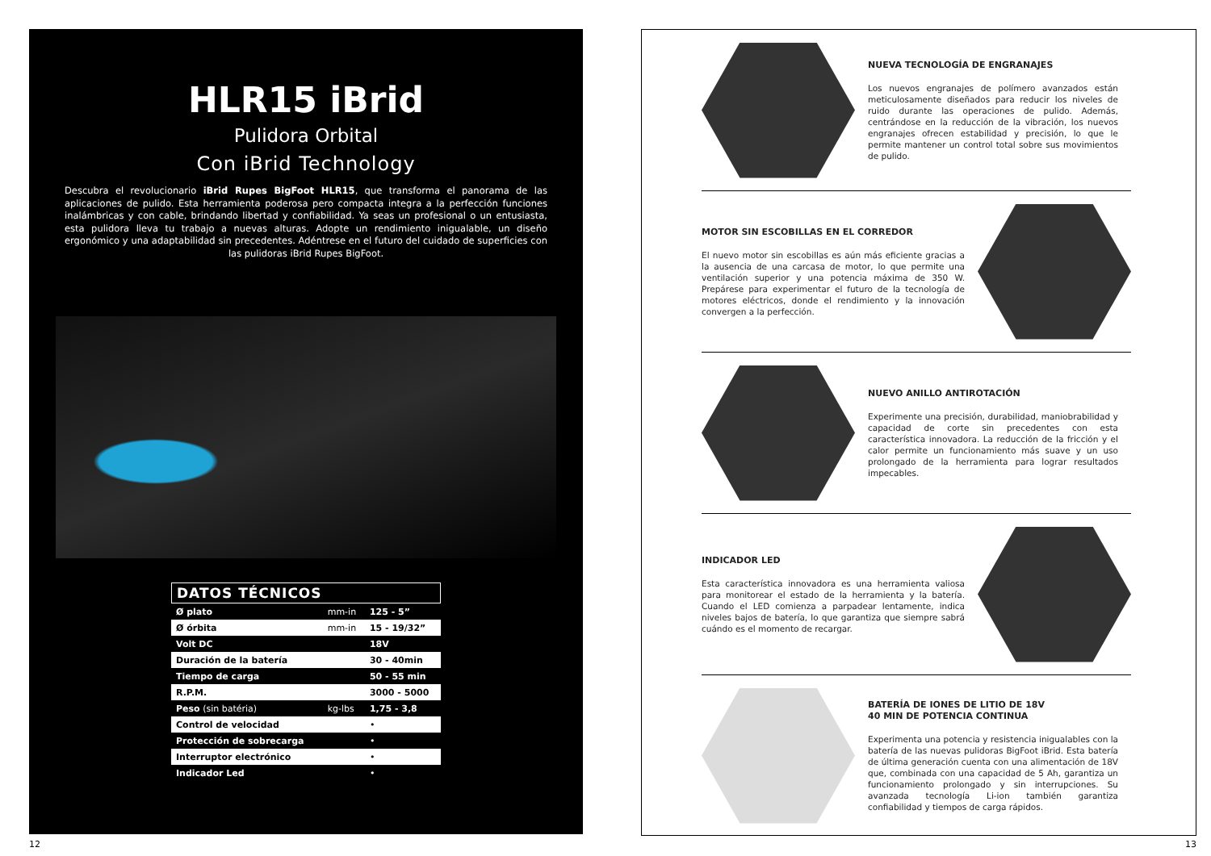HLR15 iBrid
Pulidora Orbital
Con iBrid Technology
Descubra el revolucionario iBrid Rupes BigFoot HLR15, que transforma el panorama de las aplicaciones de pulido. Esta herramienta poderosa pero compacta integra a la perfección funciones inalámbricas y con cable, brindando libertad y confiabilidad. Ya seas un profesional o un entusiasta, esta pulidora lleva tu trabajo a nuevas alturas. Adopte un rendimiento inigualable, un diseño ergonómico y una adaptabilidad sin precedentes. Adéntrese en el futuro del cuidado de superficies con las pulidoras iBrid Rupes BigFoot.
DATOS TÉCNICOS
| Ø plato | mm-in | 125 - 5” |
| Ø órbita | mm-in | 15 - 19/32” |
| Volt DC | | 18V |
| Duración de la batería | | 30 - 40min |
| Tiempo de carga | | 50 - 55 min |
| R.P.M. | | 3000 - 5000 |
| Peso (sin batéria) | kg-lbs | 1,75 - 3,8 |
| Control de velocidad | | • |
| Protección de sobrecarga | | • |
| Interruptor electrónico | | • |
| Indicador Led | | • |
NUEVA TECNOLOGÍA DE ENGRANAJES
Los nuevos engranajes de polímero avanzados están meticulosamente diseñados para reducir los niveles de ruido durante las operaciones de pulido. Además, centrándose en la reducción de la vibración, los nuevos engranajes ofrecen estabilidad y precisión, lo que le permite mantener un control total sobre sus movimientos de pulido.
MOTOR SIN ESCOBILLAS EN EL CORREDOR
El nuevo motor sin escobillas es aún más eficiente gracias a la ausencia de una carcasa de motor, lo que permite una ventilación superior y una potencia máxima de 350 W. Prepárese para experimentar el futuro de la tecnología de motores eléctricos, donde el rendimiento y la innovación convergen a la perfección.
NUEVO ANILLO ANTIROTACIÓN
Experimente una precisión, durabilidad, maniobrabilidad y capacidad de corte sin precedentes con esta característica innovadora. La reducción de la fricción y el calor permite un funcionamiento más suave y un uso prolongado de la herramienta para lograr resultados impecables.
INDICADOR LED
Esta característica innovadora es una herramienta valiosa para monitorear el estado de la herramienta y la batería. Cuando el LED comienza a parpadear lentamente, indica niveles bajos de batería, lo que garantiza que siempre sabrá cuándo es el momento de recargar.
BATERÍA DE IONES DE LITIO DE 18V
40 MIN DE POTENCIA CONTINUA
Experimenta una potencia y resistencia inigualables con la batería de las nuevas pulidoras BigFoot iBrid. Esta batería de última generación cuenta con una alimentación de 18V que, combinada con una capacidad de 5 Ah, garantiza un funcionamiento prolongado y sin interrupciones. Su avanzada tecnología Li-ion también garantiza confiabilidad y tiempos de carga rápidos.
12 13